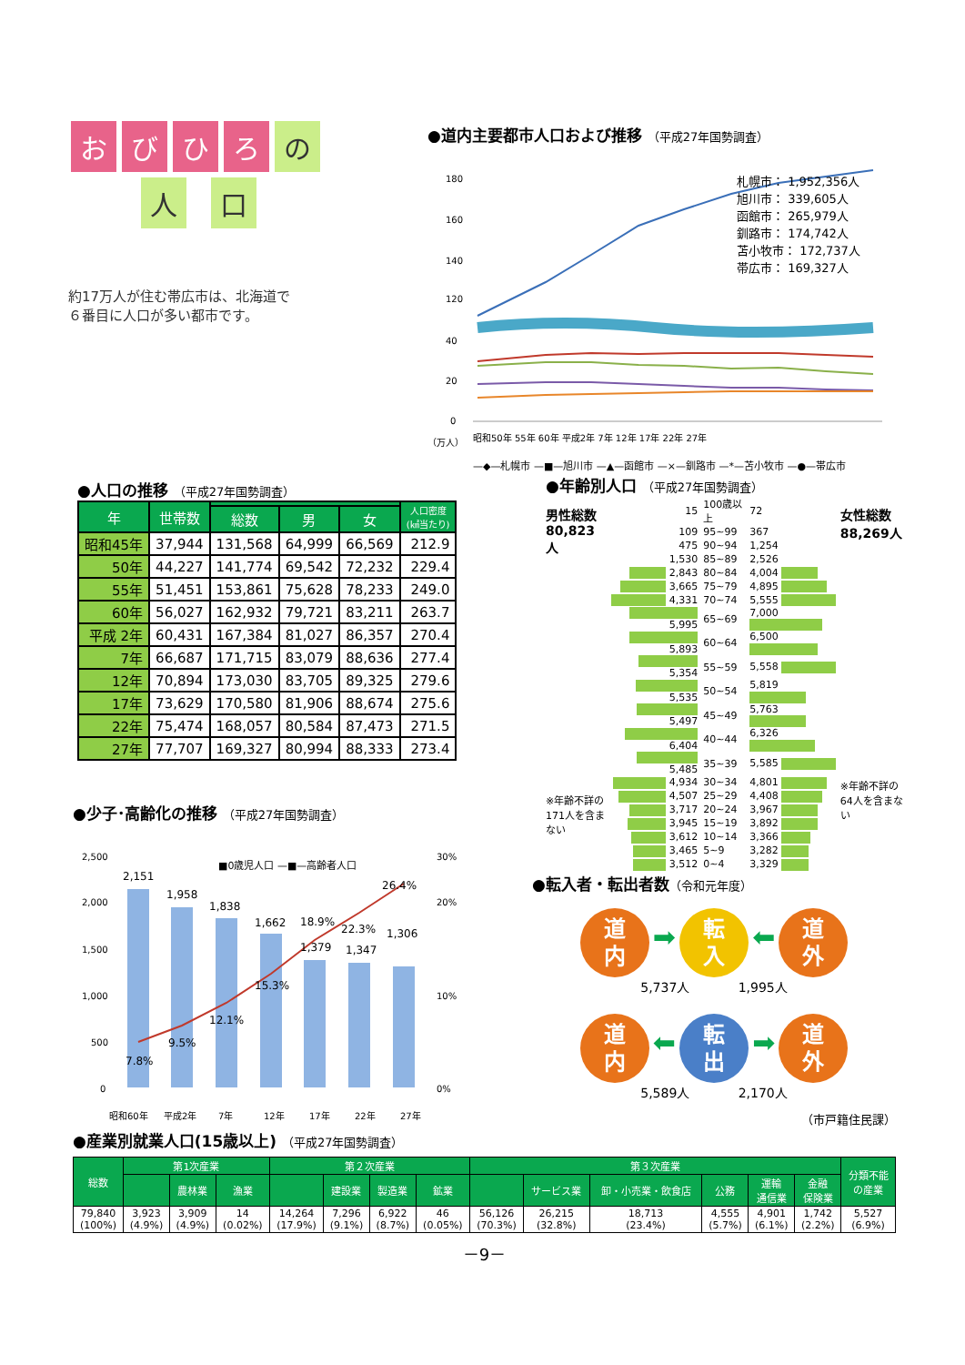おびひろ の
人 口
約17万人が住む帯広市は、北海道で
６番目に人口が多い都市です。
●道内主要都市人口および推移 （平成27年国勢調査）
180
160
140
120
40
20
0
（万人）
昭和50年 55年 60年 平成2年 7年 12年 17年 22年 27年
札幌市： 1,952,356人
旭川市： 339,605人
函館市： 265,979人
釧路市： 174,742人
苫小牧市： 172,737人
帯広市： 169,327人
—◆—札幌市 —■—旭川市 —▲—函館市 —×—釧路市 —*—苫小牧市 —●—帯広市
●人口の推移 （平成27年国勢調査）
| 年 | 世帯数 | | | | 人口密度 (㎢当たり) |
| --- | --- | --- | --- | --- | --- |
| | | 総数 | 男 | 女 | |
| 昭和45年 | 37,944 | 131,568 | 64,999 | 66,569 | 212.9 |
| 50年 | 44,227 | 141,774 | 69,542 | 72,232 | 229.4 |
| 55年 | 51,451 | 153,861 | 75,628 | 78,233 | 249.0 |
| 60年 | 56,027 | 162,932 | 79,721 | 83,211 | 263.7 |
| 平成 2年 | 60,431 | 167,384 | 81,027 | 86,357 | 270.4 |
| 7年 | 66,687 | 171,715 | 83,079 | 88,636 | 277.4 |
| 12年 | 70,894 | 173,030 | 83,705 | 89,325 | 279.6 |
| 17年 | 73,629 | 170,580 | 81,906 | 88,674 | 275.6 |
| 22年 | 75,474 | 168,057 | 80,584 | 87,473 | 271.5 |
| 27年 | 77,707 | 169,327 | 80,994 | 88,333 | 273.4 |
●年齢別人口 （平成27年国勢調査）
男性総数
80,823人
※年齢不詳の171人を含まない
| 15 | 100歳以上 | 72 |
| 109 | 95~99 | 367 |
| 475 | 90~94 | 1,254 |
| 1,530 | 85~89 | 2,526 |
| 2,843 | 80~84 | 4,004 |
| 3,665 | 75~79 | 4,895 |
| 4,331 | 70~74 | 5,555 |
| 5,995 | 65~69 | 7,000 |
| 5,893 | 60~64 | 6,500 |
| 5,354 | 55~59 | 5,558 |
| 5,535 | 50~54 | 5,819 |
| 5,497 | 45~49 | 5,763 |
| 6,404 | 40~44 | 6,326 |
| 5,485 | 35~39 | 5,585 |
| 4,934 | 30~34 | 4,801 |
| 4,507 | 25~29 | 4,408 |
| 3,717 | 20~24 | 3,967 |
| 3,945 | 15~19 | 3,892 |
| 3,612 | 10~14 | 3,366 |
| 3,465 | 5~9 | 3,282 |
| 3,512 | 0~4 | 3,329 |
女性総数
88,269人
※年齢不詳の64人を含まない
●少子･高齢化の推移 （平成27年国勢調査）
2,500
2,000
1,500
1,000
500
0
30%
20%
10%
0%
■0歳児人口 —■—高齢者人口
2,151
1,958
1,838
1,662
1,379
1,347
1,306
7.8%
9.5%
12.1%
15.3%
18.9%
22.3%
26.4%
昭和60年
平成2年
7年
12年
17年
22年
27年
●転入者・転出者数（令和元年度）
道
内 ➡ 転
入 ⬅ 道
外
5,737人 1,995人
道
内 ⬅ 転
出 ➡ 道
外
5,589人 2,170人
（市戸籍住民課）
●産業別就業人口(15歳以上) （平成27年国勢調査）
| 総数 | 第1次産業 | | | 第２次産業 | | | | 第３次産業 | | | | | | 分類不能 の産業 |
| --- | --- | --- | --- | --- | --- | --- | --- | --- | --- | --- | --- | --- | --- | --- |
| | | 農林業 | 漁業 | | 建設業 | 製造業 | 鉱業 | | サービス業 | 卸・小売業・飲食店 | 公務 | 運輸 通信業 | 金融 保険業 | |
| 79,840 (100%) | 3,923 (4.9%) | 3,909 (4.9%) | 14 (0.02%) | 14,264 (17.9%) | 7,296 (9.1%) | 6,922 (8.7%) | 46 (0.05%) | 56,126 (70.3%) | 26,215 (32.8%) | 18,713 (23.4%) | 4,555 (5.7%) | 4,901 (6.1%) | 1,742 (2.2%) | 5,527 (6.9%) |
－9－